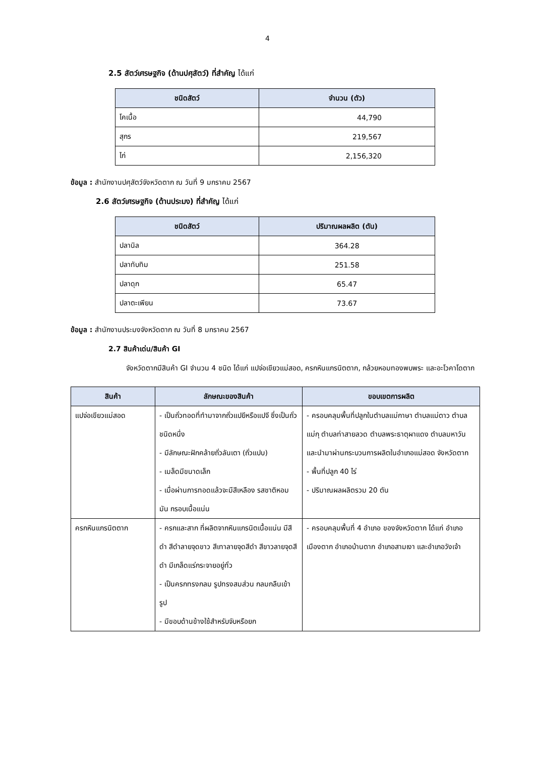4
2.5 สัตว์เศรษฐกิจ (ด้านปศุสัตว์) ที่สำคัญ ได้แก่
| ชนิดสัตว์ | จำนวน (ตัว) |
| --- | --- |
| โคเนื้อ | 44,790 |
| สุกร | 219,567 |
| ไก่ | 2,156,320 |
ข้อมูล : สำนักงานปศุสัตว์จังหวัดตาก ณ วันที่ 9 มกราคม 2567
2.6 สัตว์เศรษฐกิจ (ด้านประมง) ที่สำคัญ ได้แก่
| ชนิดสัตว์ | ปริมาณผลผลิต (ตัน) |
| --- | --- |
| ปลานิล | 364.28 |
| ปลาทับทิม | 251.58 |
| ปลาดุก | 65.47 |
| ปลาตะเพียน | 73.67 |
ข้อมูล : สำนักงานประมงจังหวัดตาก ณ วันที่ 8 มกราคม 2567
2.7 สินค้าเด่น/สินค้า GI
จังหวัดตากมีสินค้า GI จำนวน 4 ชนิด ได้แก่ แปจ่อเขียวแม่สอด, ครกหินแกรนิตตาก, กล้วยหอมทองพบพระ และอะโวคาโดตาก
| สินค้า | ลักษณะของสินค้า | ขอบเขตการผลิต |
| --- | --- | --- |
| แปจ่อเขียวแม่สอด | - เป็นถั่วทอดที่ทำมาจากถั่วแปยีหรือแปจี ซึ่งเป็นถั่วชนิดหนึ่ง - มีลักษณะฝักคล้ายถั่วลันเตา (ถั่วแปบ) - เมล็ดมีขนาดเล็ก - เมื่อผ่านการทอดแล้วจะมีสีเหลือง รสชาติหอม มัน กรอบเนื้อแน่น | - ครอบคลุมพื้นที่ปลูกในตำบลแม่กาษา ตำบลแม่ตาว ตำบลแม่กุ ตำบลท่าสายลวด ตำบลพระธาตุผาแดง ตำบลมหาวัน และนำมาผ่านกระบวนการผลิตในอำเภอแม่สอด จังหวัดตาก - พื้นที่ปลูก 40 ไร่ - ปริมาณผลผลิตรวม 20 ตัน |
| ครกหินแกรนิตตาก | - ครกและสาก ที่ผลิตจากหินแกรนิตเนื้อแน่น มีสีดำ สีดำลายจุดขาว สีเทาลายจุดสีดำ สีขาวลายจุดสีดำ มีเกล็ดแร่กระจายอยู่ทั่ว - เป็นครกทรงกลม รูปทรงสมส่วน กลมกลืนเข้ารูป - มีขอบด้านข้างใช้สำหรับจับหรือยก | - ครอบคลุมพื้นที่ 4 อำเภอ ของจังหวัดตาก ได้แก่ อำเภอเมืองตาก อำเภอบ้านตาก อำเภอสามเงา และอำเภอวังเจ้า |